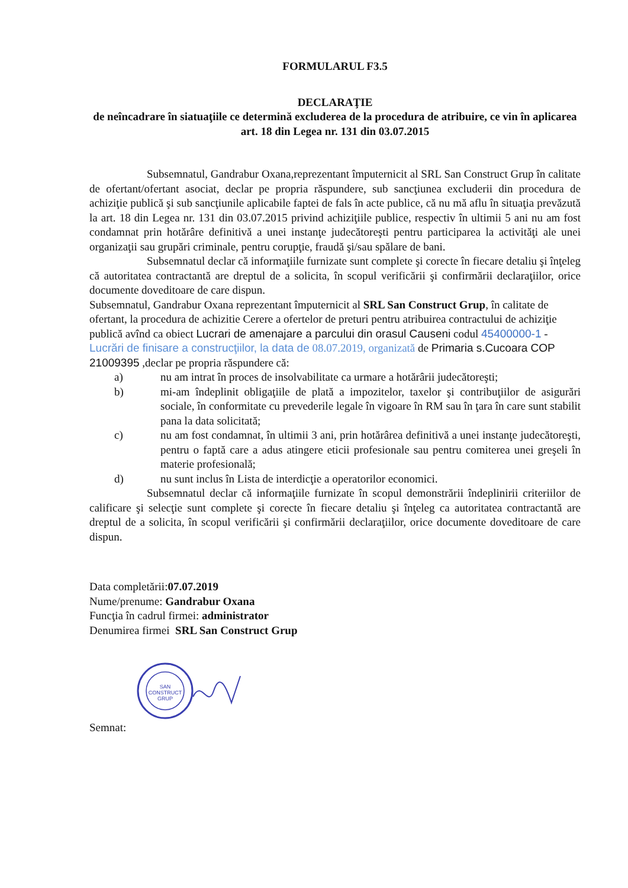FORMULARUL F3.5
DECLARAŢIE
de neîncadrare în siatuaţiile ce determină excluderea de la procedura de atribuire, ce vin în aplicarea art. 18 din Legea nr. 131 din 03.07.2015
Subsemnatul, Gandrabur Oxana,reprezentant împuternicit al SRL San Construct Grup în calitate de ofertant/ofertant asociat, declar pe propria răspundere, sub sancţiunea excluderii din procedura de achiziţie publică şi sub sancţiunile aplicabile faptei de fals în acte publice, că nu mă aflu în situaţia prevăzută la art. 18 din Legea nr. 131 din 03.07.2015 privind achiziţiile publice, respectiv în ultimii 5 ani nu am fost condamnat prin hotărâre definitivă a unei instanţe judecătoreşti pentru participarea la activităţi ale unei organizaţii sau grupări criminale, pentru corupţie, fraudă şi/sau spălare de bani.
Subsemnatul declar că informaţiile furnizate sunt complete şi corecte în fiecare detaliu şi înţeleg că autoritatea contractantă are dreptul de a solicita, în scopul verificării şi confirmării declaraţiilor, orice documente doveditoare de care dispun.
Subsemnatul, Gandrabur Oxana reprezentant împuternicit al SRL San Construct Grup, în calitate de ofertant, la procedura de achizitie Cerere a ofertelor de preturi pentru atribuirea contractului de achiziţie publică avînd ca obiect Lucrari de amenajare a parcului din orasul Causeni codul 45400000-1 - Lucrări de finisare a construcţiilor, la data de 08.07.2019, organizată de Primaria s.Cucoara COP 21009395 ,declar pe propria răspundere că:
a) nu am intrat în proces de insolvabilitate ca urmare a hotărârii judecătoreşti;
b) mi-am îndeplinit obligaţiile de plată a impozitelor, taxelor şi contribuţiilor de asigurări sociale, în conformitate cu prevederile legale în vigoare în RM sau în ţara în care sunt stabilit pana la data solicitată;
c) nu am fost condamnat, în ultimii 3 ani, prin hotărârea definitivă a unei instanţe judecătoreşti, pentru o faptă care a adus atingere eticii profesionale sau pentru comiterea unei greşeli în materie profesională;
d) nu sunt inclus în Lista de interdicţie a operatorilor economici.
Subsemnatul declar că informaţiile furnizate în scopul demonstrării îndeplinirii criteriilor de calificare şi selecţie sunt complete şi corecte în fiecare detaliu şi înţeleg ca autoritatea contractantă are dreptul de a solicita, în scopul verificării şi confirmării declaraţiilor, orice documente doveditoare de care dispun.
Data completării:07.07.2019
Nume/prenume: Gandrabur Oxana
Funcţia în cadrul firmei: administrator
Denumirea firmei SRL San Construct Grup
SAN
CONSTRUCT
GRUP
Semnat: